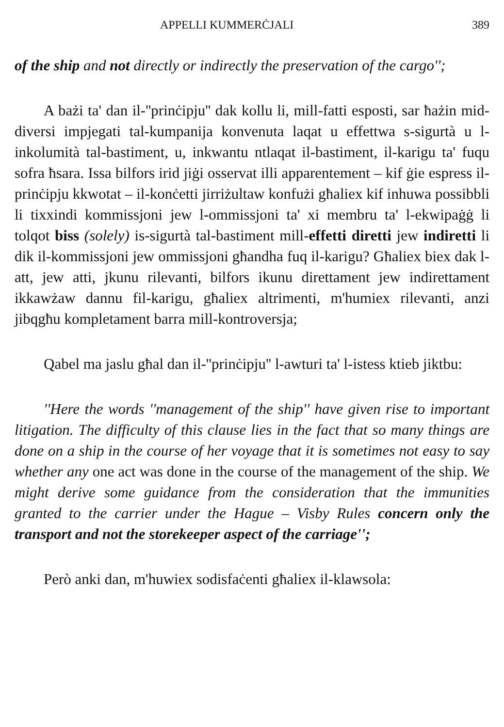APPELLI KUMMERĊJALI 389
of the ship and not directly or indirectly the preservation of the cargo'';
A bażi ta' dan il-''prinċipju'' dak kollu li, mill-fatti esposti, sar ħażin mid-diversi impjegati tal-kumpanija konvenuta laqat u effettwa s-sigurtà u l-inkolumità tal-bastiment, u, inkwantu ntlaqat il-bastiment, il-karigu ta' fuqu sofra ħsara. Issa bilfors irid jiġi osservat illi apparentement – kif ġie espress il-prinċipju kkwotat – il-konċetti jirriżultaw konfużi għaliex kif inhuwa possibbli li tixxindi kommissjoni jew l-ommissjoni ta' xi membru ta' l-ekwipaġġ li tolqot biss (solely) is-sigurtà tal-bastiment mill-effetti diretti jew indiretti li dik il-kommissjoni jew ommissjoni għandha fuq il-karigu? Għaliex biex dak l-att, jew atti, jkunu rilevanti, bilfors ikunu direttament jew indirettament ikkawżaw dannu fil-karigu, għaliex altrimenti, m'humiex rilevanti, anzi jibqgħu kompletament barra mill-kontroversja;
Qabel ma jaslu għal dan il-''prinċipju'' l-awturi ta' l-istess ktieb jiktbu:
''Here the words ''management of the ship'' have given rise to important litigation. The difficulty of this clause lies in the fact that so many things are done on a ship in the course of her voyage that it is sometimes not easy to say whether any one act was done in the course of the management of the ship. We might derive some guidance from the consideration that the immunities granted to the carrier under the Hague – Visby Rules concern only the transport and not the storekeeper aspect of the carriage'';
Però anki dan, m'huwiex sodisfaċenti għaliex il-klawsola: